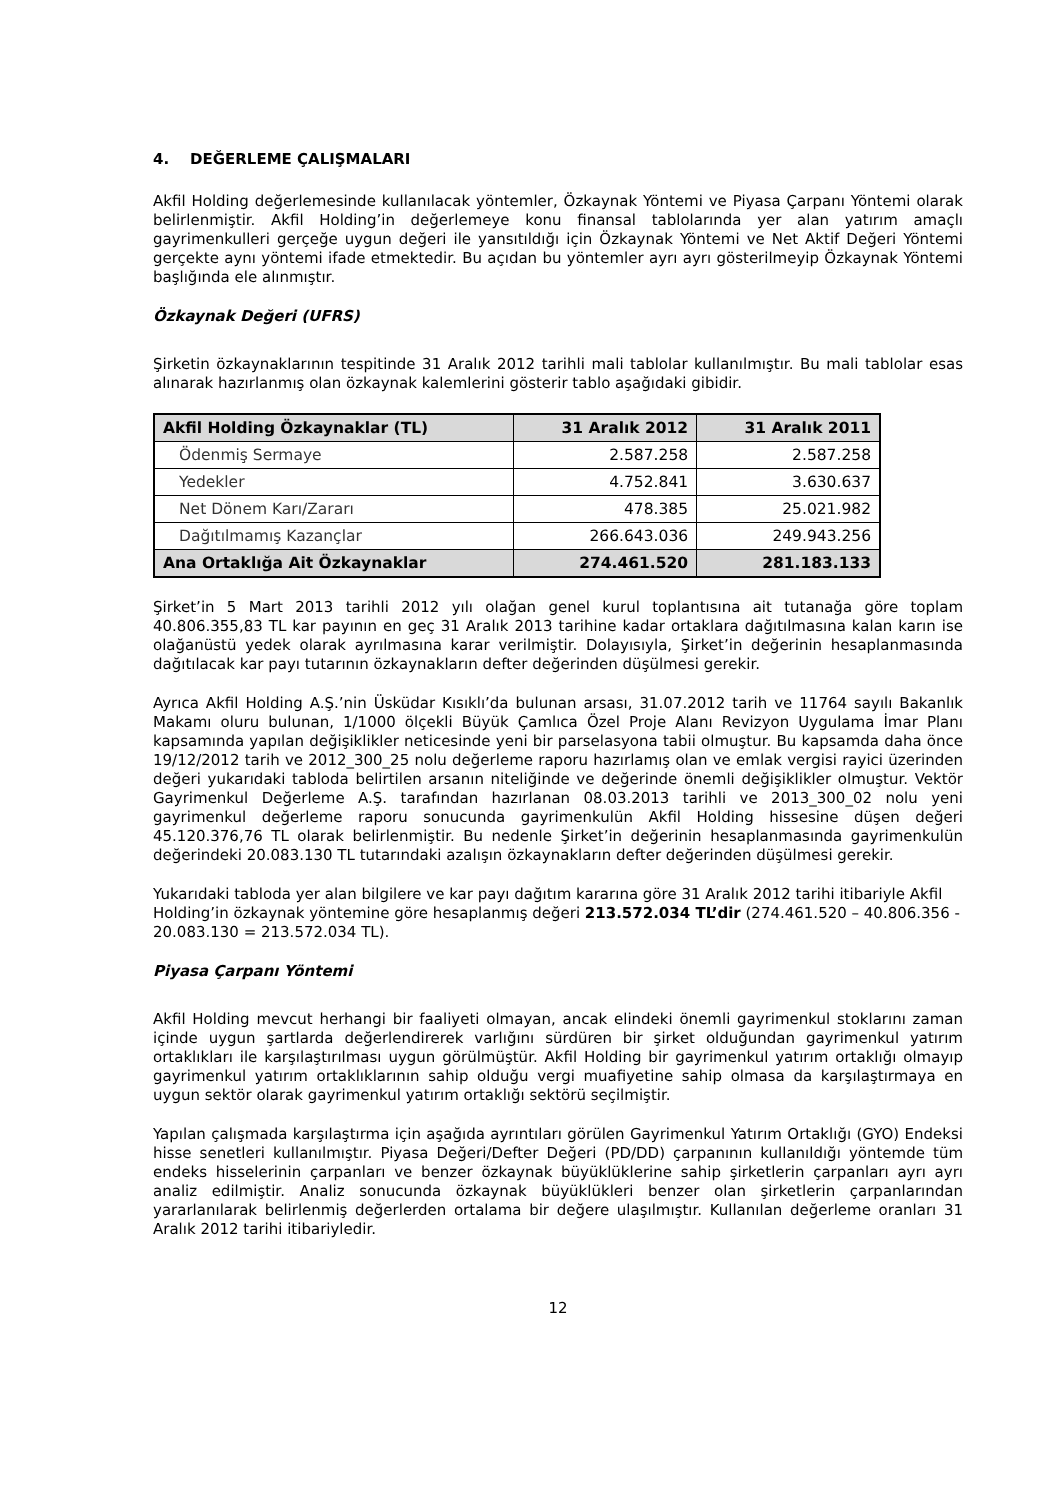4. DEĞERLEME ÇALIŞMALARI
Akfil Holding değerlemesinde kullanılacak yöntemler, Özkaynak Yöntemi ve Piyasa Çarpanı Yöntemi olarak belirlenmiştir. Akfil Holding’in değerlemeye konu finansal tablolarında yer alan yatırım amaçlı gayrimenkulleri gerçeğe uygun değeri ile yansıtıldığı için Özkaynak Yöntemi ve Net Aktif Değeri Yöntemi gerçekte aynı yöntemi ifade etmektedir. Bu açıdan bu yöntemler ayrı ayrı gösterilmeyip Özkaynak Yöntemi başlığında ele alınmıştır.
Özkaynak Değeri (UFRS)
Şirketin özkaynaklarının tespitinde 31 Aralık 2012 tarihli mali tablolar kullanılmıştır. Bu mali tablolar esas alınarak hazırlanmış olan özkaynak kalemlerini gösterir tablo aşağıdaki gibidir.
| Akfil Holding Özkaynaklar (TL) | 31 Aralık 2012 | 31 Aralık 2011 |
| --- | --- | --- |
| Ödenmiş Sermaye | 2.587.258 | 2.587.258 |
| Yedekler | 4.752.841 | 3.630.637 |
| Net Dönem Karı/Zararı | 478.385 | 25.021.982 |
| Dağıtılmamış Kazançlar | 266.643.036 | 249.943.256 |
| Ana Ortaklığa Ait Özkaynaklar | 274.461.520 | 281.183.133 |
Şirket’in 5 Mart 2013 tarihli 2012 yılı olağan genel kurul toplantısına ait tutanağa göre toplam 40.806.355,83 TL kar payının en geç 31 Aralık 2013 tarihine kadar ortaklara dağıtılmasına kalan karın ise olağanüstü yedek olarak ayrılmasına karar verilmiştir. Dolayısıyla, Şirket’in değerinin hesaplanmasında dağıtılacak kar payı tutarının özkaynakların defter değerinden düşülmesi gerekir.
Ayrıca Akfil Holding A.Ş.’nin Üsküdar Kısıklı’da bulunan arsası, 31.07.2012 tarih ve 11764 sayılı Bakanlık Makamı oluru bulunan, 1/1000 ölçekli Büyük Çamlıca Özel Proje Alanı Revizyon Uygulama İmar Planı kapsamında yapılan değişiklikler neticesinde yeni bir parselasyona tabii olmuştur. Bu kapsamda daha önce 19/12/2012 tarih ve 2012_300_25 nolu değerleme raporu hazırlamış olan ve emlak vergisi rayici üzerinden değeri yukarıdaki tabloda belirtilen arsanın niteliğinde ve değerinde önemli değişiklikler olmuştur. Vektör Gayrimenkul Değerleme A.Ş. tarafından hazırlanan 08.03.2013 tarihli ve 2013_300_02 nolu yeni gayrimenkul değerleme raporu sonucunda gayrimenkulün Akfil Holding hissesine düşen değeri 45.120.376,76 TL olarak belirlenmiştir. Bu nedenle Şirket’in değerinin hesaplanmasında gayrimenkulün değerindeki 20.083.130 TL tutarındaki azalışın özkaynakların defter değerinden düşülmesi gerekir.
Yukarıdaki tabloda yer alan bilgilere ve kar payı dağıtım kararına göre 31 Aralık 2012 tarihi itibariyle Akfil Holding’in özkaynak yöntemine göre hesaplanmış değeri 213.572.034 TL’dir (274.461.520 – 40.806.356 - 20.083.130 = 213.572.034 TL).
Piyasa Çarpanı Yöntemi
Akfil Holding mevcut herhangi bir faaliyeti olmayan, ancak elindeki önemli gayrimenkul stoklarını zaman içinde uygun şartlarda değerlendirerek varlığını sürdüren bir şirket olduğundan gayrimenkul yatırım ortaklıkları ile karşılaştırılması uygun görülmüştür. Akfil Holding bir gayrimenkul yatırım ortaklığı olmayıp gayrimenkul yatırım ortaklıklarının sahip olduğu vergi muafiyetine sahip olmasa da karşılaştırmaya en uygun sektör olarak gayrimenkul yatırım ortaklığı sektörü seçilmiştir.
Yapılan çalışmada karşılaştırma için aşağıda ayrıntıları görülen Gayrimenkul Yatırım Ortaklığı (GYO) Endeksi hisse senetleri kullanılmıştır. Piyasa Değeri/Defter Değeri (PD/DD) çarpanının kullanıldığı yöntemde tüm endeks hisselerinin çarpanları ve benzer özkaynak büyüklüklerine sahip şirketlerin çarpanları ayrı ayrı analiz edilmiştir. Analiz sonucunda özkaynak büyüklükleri benzer olan şirketlerin çarpanlarından yararlanılarak belirlenmiş değerlerden ortalama bir değere ulaşılmıştır. Kullanılan değerleme oranları 31 Aralık 2012 tarihi itibariyledir.
12